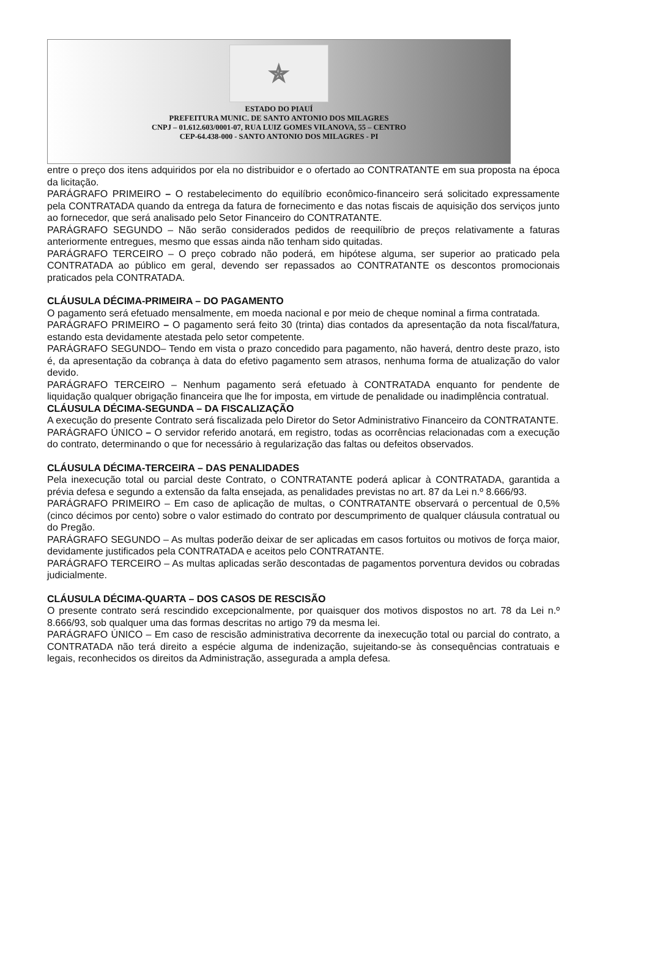✯
ESTADO DO PIAUÍ
PREFEITURA MUNIC. DE SANTO ANTONIO DOS MILAGRES
CNPJ – 01.612.603/0001-07, RUA LUIZ GOMES VILANOVA, 55 – CENTRO
CEP-64.438-000 - SANTO ANTONIO DOS MILAGRES - PI
entre o preço dos itens adquiridos por ela no distribuidor e o ofertado ao CONTRATANTE em sua proposta na época da licitação.
PARÁGRAFO PRIMEIRO – O restabelecimento do equilíbrio econômico-financeiro será solicitado expressamente pela CONTRATADA quando da entrega da fatura de fornecimento e das notas fiscais de aquisição dos serviços junto ao fornecedor, que será analisado pelo Setor Financeiro do CONTRATANTE.
PARÁGRAFO SEGUNDO – Não serão considerados pedidos de reequilíbrio de preços relativamente a faturas anteriormente entregues, mesmo que essas ainda não tenham sido quitadas.
PARÁGRAFO TERCEIRO – O preço cobrado não poderá, em hipótese alguma, ser superior ao praticado pela CONTRATADA ao público em geral, devendo ser repassados ao CONTRATANTE os descontos promocionais praticados pela CONTRATADA.
CLÁUSULA DÉCIMA-PRIMEIRA – DO PAGAMENTO
O pagamento será efetuado mensalmente, em moeda nacional e por meio de cheque nominal a firma contratada.
PARÁGRAFO PRIMEIRO – O pagamento será feito 30 (trinta) dias contados da apresentação da nota fiscal/fatura, estando esta devidamente atestada pelo setor competente.
PARÁGRAFO SEGUNDO– Tendo em vista o prazo concedido para pagamento, não haverá, dentro deste prazo, isto é, da apresentação da cobrança à data do efetivo pagamento sem atrasos, nenhuma forma de atualização do valor devido.
PARÁGRAFO TERCEIRO – Nenhum pagamento será efetuado à CONTRATADA enquanto for pendente de liquidação qualquer obrigação financeira que lhe for imposta, em virtude de penalidade ou inadimplência contratual.
CLÁUSULA DÉCIMA-SEGUNDA – DA FISCALIZAÇÃO
A execução do presente Contrato será fiscalizada pelo Diretor do Setor Administrativo Financeiro da CONTRATANTE.
PARÁGRAFO ÚNICO – O servidor referido anotará, em registro, todas as ocorrências relacionadas com a execução do contrato, determinando o que for necessário à regularização das faltas ou defeitos observados.
CLÁUSULA DÉCIMA-TERCEIRA – DAS PENALIDADES
Pela inexecução total ou parcial deste Contrato, o CONTRATANTE poderá aplicar à CONTRATADA, garantida a prévia defesa e segundo a extensão da falta ensejada, as penalidades previstas no art. 87 da Lei n.º 8.666/93.
PARÁGRAFO PRIMEIRO – Em caso de aplicação de multas, o CONTRATANTE observará o percentual de 0,5% (cinco décimos por cento) sobre o valor estimado do contrato por descumprimento de qualquer cláusula contratual ou do Pregão.
PARÁGRAFO SEGUNDO – As multas poderão deixar de ser aplicadas em casos fortuitos ou motivos de força maior, devidamente justificados pela CONTRATADA e aceitos pelo CONTRATANTE.
PARÁGRAFO TERCEIRO – As multas aplicadas serão descontadas de pagamentos porventura devidos ou cobradas judicialmente.
CLÁUSULA DÉCIMA-QUARTA – DOS CASOS DE RESCISÃO
O presente contrato será rescindido excepcionalmente, por quaisquer dos motivos dispostos no art. 78 da Lei n.º 8.666/93, sob qualquer uma das formas descritas no artigo 79 da mesma lei.
PARÁGRAFO ÚNICO – Em caso de rescisão administrativa decorrente da inexecução total ou parcial do contrato, a CONTRATADA não terá direito a espécie alguma de indenização, sujeitando-se às consequências contratuais e legais, reconhecidos os direitos da Administração, assegurada a ampla defesa.